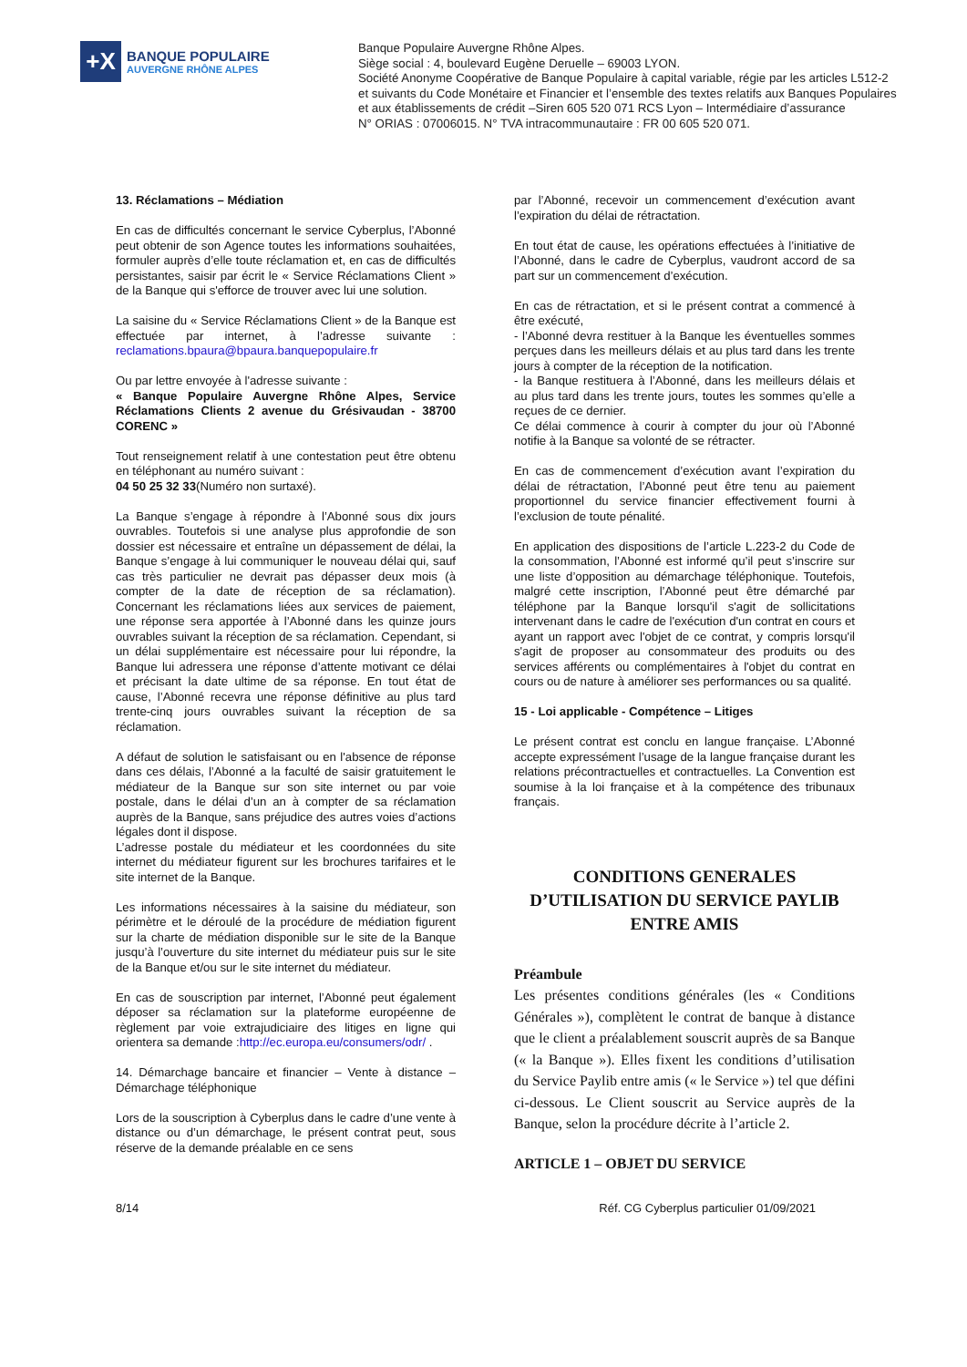+X
BANQUE POPULAIRE
AUVERGNE RHÔNE ALPES
Banque Populaire Auvergne Rhône Alpes.
Siège social : 4, boulevard Eugène Deruelle – 69003 LYON.
Société Anonyme Coopérative de Banque Populaire à capital variable, régie par les articles L512-2
et suivants du Code Monétaire et Financier et l’ensemble des textes relatifs aux Banques Populaires
et aux établissements de crédit –Siren 605 520 071 RCS Lyon – Intermédiaire d’assurance
N° ORIAS : 07006015. N° TVA intracommunautaire : FR 00 605 520 071.
13. Réclamations – Médiation
En cas de difficultés concernant le service Cyberplus, l’Abonné peut obtenir de son Agence toutes les informations souhaitées, formuler auprès d’elle toute réclamation et, en cas de difficultés persistantes, saisir par écrit le « Service Réclamations Client » de la Banque qui s'efforce de trouver avec lui une solution.
La saisine du « Service Réclamations Client » de la Banque est effectuée par internet, à l’adresse suivante : reclamations.bpaura@bpaura.banquepopulaire.fr
Ou par lettre envoyée à l'adresse suivante :
« Banque Populaire Auvergne Rhône Alpes, Service Réclamations Clients 2 avenue du Grésivaudan - 38700 CORENC »
Tout renseignement relatif à une contestation peut être obtenu en téléphonant au numéro suivant :
04 50 25 32 33(Numéro non surtaxé).
La Banque s’engage à répondre à l’Abonné sous dix jours ouvrables. Toutefois si une analyse plus approfondie de son dossier est nécessaire et entraîne un dépassement de délai, la Banque s’engage à lui communiquer le nouveau délai qui, sauf cas très particulier ne devrait pas dépasser deux mois (à compter de la date de réception de sa réclamation). Concernant les réclamations liées aux services de paiement, une réponse sera apportée à l’Abonné dans les quinze jours ouvrables suivant la réception de sa réclamation. Cependant, si un délai supplémentaire est nécessaire pour lui répondre, la Banque lui adressera une réponse d’attente motivant ce délai et précisant la date ultime de sa réponse. En tout état de cause, l’Abonné recevra une réponse définitive au plus tard trente-cinq jours ouvrables suivant la réception de sa réclamation.
A défaut de solution le satisfaisant ou en l'absence de réponse dans ces délais, l’Abonné a la faculté de saisir gratuitement le médiateur de la Banque sur son site internet ou par voie postale, dans le délai d’un an à compter de sa réclamation auprès de la Banque, sans préjudice des autres voies d’actions légales dont il dispose.
L’adresse postale du médiateur et les coordonnées du site internet du médiateur figurent sur les brochures tarifaires et le site internet de la Banque.
Les informations nécessaires à la saisine du médiateur, son périmètre et le déroulé de la procédure de médiation figurent sur la charte de médiation disponible sur le site de la Banque jusqu’à l’ouverture du site internet du médiateur puis sur le site de la Banque et/ou sur le site internet du médiateur.
En cas de souscription par internet, l’Abonné peut également déposer sa réclamation sur la plateforme européenne de règlement par voie extrajudiciaire des litiges en ligne qui orientera sa demande :http://ec.europa.eu/consumers/odr/ .
14. Démarchage bancaire et financier – Vente à distance – Démarchage téléphonique
Lors de la souscription à Cyberplus dans le cadre d’une vente à distance ou d’un démarchage, le présent contrat peut, sous réserve de la demande préalable en ce sens
par l’Abonné, recevoir un commencement d’exécution avant l’expiration du délai de rétractation.
En tout état de cause, les opérations effectuées à l’initiative de l’Abonné, dans le cadre de Cyberplus, vaudront accord de sa part sur un commencement d’exécution.
En cas de rétractation, et si le présent contrat a commencé à être exécuté,
- l’Abonné devra restituer à la Banque les éventuelles sommes perçues dans les meilleurs délais et au plus tard dans les trente jours à compter de la réception de la notification.
- la Banque restituera à l’Abonné, dans les meilleurs délais et au plus tard dans les trente jours, toutes les sommes qu’elle a reçues de ce dernier.
Ce délai commence à courir à compter du jour où l’Abonné notifie à la Banque sa volonté de se rétracter.
En cas de commencement d’exécution avant l’expiration du délai de rétractation, l’Abonné peut être tenu au paiement proportionnel du service financier effectivement fourni à l’exclusion de toute pénalité.
En application des dispositions de l’article L.223-2 du Code de la consommation, l’Abonné est informé qu’il peut s’inscrire sur une liste d’opposition au démarchage téléphonique. Toutefois, malgré cette inscription, l’Abonné peut être démarché par téléphone par la Banque lorsqu'il s'agit de sollicitations intervenant dans le cadre de l'exécution d'un contrat en cours et ayant un rapport avec l'objet de ce contrat, y compris lorsqu'il s'agit de proposer au consommateur des produits ou des services afférents ou complémentaires à l'objet du contrat en cours ou de nature à améliorer ses performances ou sa qualité.
15 - Loi applicable - Compétence – Litiges
Le présent contrat est conclu en langue française. L’Abonné accepte expressément l’usage de la langue française durant les relations précontractuelles et contractuelles. La Convention est soumise à la loi française et à la compétence des tribunaux français.
CONDITIONS GENERALES
D’UTILISATION DU SERVICE PAYLIB
ENTRE AMIS
Préambule
Les présentes conditions générales (les « Conditions Générales »), complètent le contrat de banque à distance que le client a préalablement souscrit auprès de sa Banque (« la Banque »). Elles fixent les conditions d’utilisation du Service Paylib entre amis (« le Service ») tel que défini ci-dessous. Le Client souscrit au Service auprès de la Banque, selon la procédure décrite à l’article 2.
ARTICLE 1 – OBJET DU SERVICE
8/14 Réf. CG Cyberplus particulier 01/09/2021